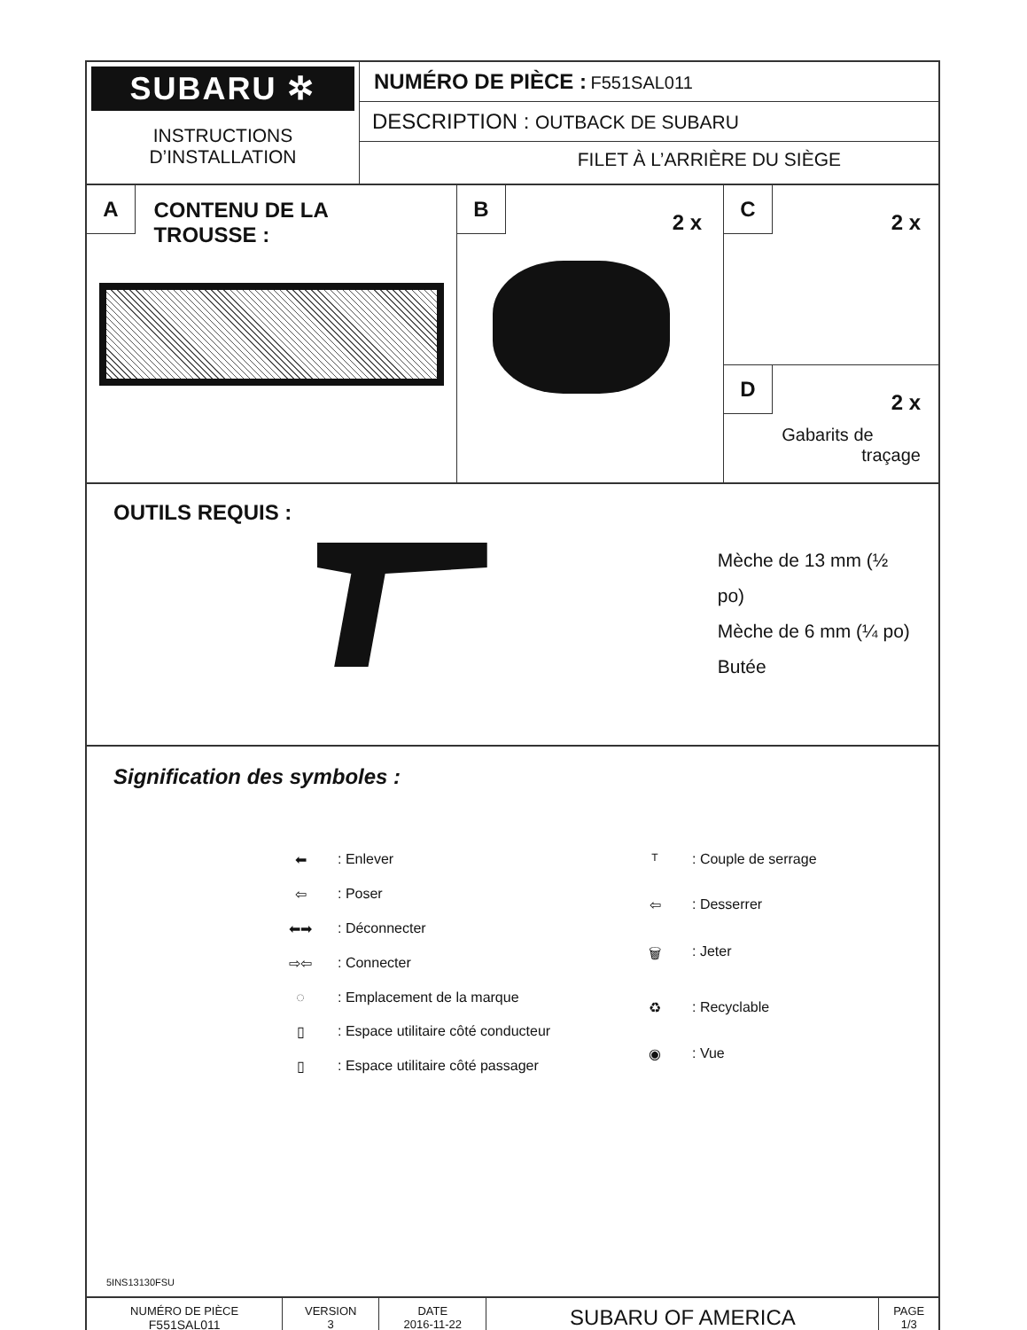| SUBARU ✲ INSTRUCTIONS D’INSTALLATION | NUMÉRO DE PIÈCE : F551SAL011 DESCRIPTION : OUTBACK DE SUBARU FILET À L’ARRIÈRE DU SIÈGE |
| A CONTENU DE LA TROUSSE : | B 2 x | C 2 x D 2 x Gabarits de traçage |
| OUTILS REQUIS : Mèche de 13 mm (½ po) Mèche de 6 mm (¼ po) Butée |
| Signification des symboles : / ⬅ / : Enlever / / ⇦ / : Poser / / ⬅➡ / : Déconnecter / / ⇨⇦ / : Connecter / / ◌ / : Emplacement de la marque / / ▯ / : Espace utilitaire côté conducteur / / ▯ / : Espace utilitaire côté passager / / T / : Couple de serrage / / ⇦ / : Desserrer / / 🗑 / : Jeter / / ♻ / : Recyclable / / ◉ / : Vue / |
| NUMÉRO DE PIÈCE F551SAL011 | VERSION 3 | DATE 2016-11-22 | SUBARU OF AMERICA | PAGE 1/3 |
5INS13130FSU